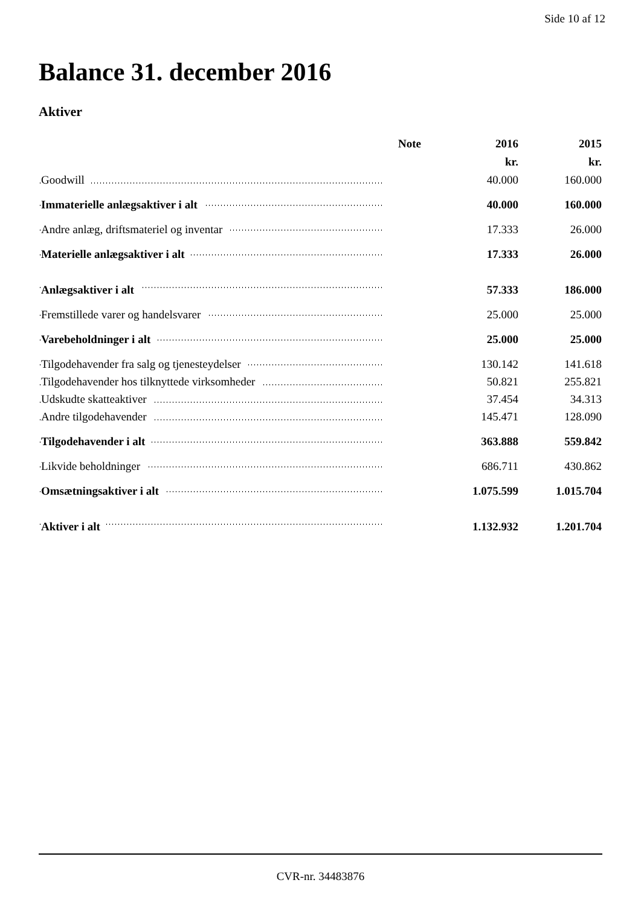Side 10 af 12
Balance 31. december 2016
Aktiver
| | Note | 2016 | 2015 |
| --- | --- | --- | --- |
| | | kr. | kr. |
| Goodwill | | 40.000 | 160.000 |
| Immaterielle anlægsaktiver i alt | | 40.000 | 160.000 |
| Andre anlæg, driftsmateriel og inventar | | 17.333 | 26.000 |
| Materielle anlægsaktiver i alt | | 17.333 | 26.000 |
| Anlægsaktiver i alt | | 57.333 | 186.000 |
| Fremstillede varer og handelsvarer | | 25.000 | 25.000 |
| Varebeholdninger i alt | | 25.000 | 25.000 |
| Tilgodehavender fra salg og tjenesteydelser | | 130.142 | 141.618 |
| Tilgodehavender hos tilknyttede virksomheder | | 50.821 | 255.821 |
| Udskudte skatteaktiver | | 37.454 | 34.313 |
| Andre tilgodehavender | | 145.471 | 128.090 |
| Tilgodehavender i alt | | 363.888 | 559.842 |
| Likvide beholdninger | | 686.711 | 430.862 |
| Omsætningsaktiver i alt | | 1.075.599 | 1.015.704 |
| Aktiver i alt | | 1.132.932 | 1.201.704 |
CVR-nr. 34483876